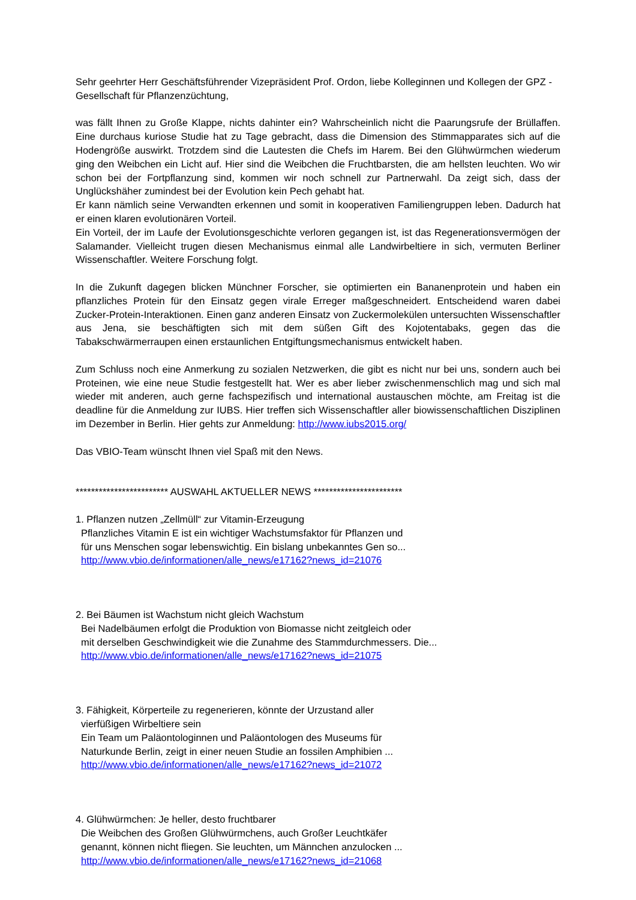Sehr geehrter Herr Geschäftsführender Vizepräsident Prof. Ordon, liebe Kolleginnen und Kollegen der GPZ - Gesellschaft für Pflanzenzüchtung,
was fällt Ihnen zu Große Klappe, nichts dahinter ein? Wahrscheinlich nicht die Paarungsrufe der Brüllaffen. Eine durchaus kuriose Studie hat zu Tage gebracht, dass die Dimension des Stimmapparates sich auf die Hodengröße auswirkt. Trotzdem sind die Lautesten die Chefs im Harem. Bei den Glühwürmchen wiederum ging den Weibchen ein Licht auf. Hier sind die Weibchen die Fruchtbarsten, die am hellsten leuchten. Wo wir schon bei der Fortpflanzung sind, kommen wir noch schnell zur Partnerwahl. Da zeigt sich, dass der Unglückshäher zumindest bei der Evolution kein Pech gehabt hat.
Er kann nämlich seine Verwandten erkennen und somit in kooperativen Familiengruppen leben. Dadurch hat er einen klaren evolutionären Vorteil.
Ein Vorteil, der im Laufe der Evolutionsgeschichte verloren gegangen ist, ist das Regenerationsvermögen der Salamander. Vielleicht trugen diesen Mechanismus einmal alle Landwirbeltiere in sich, vermuten Berliner Wissenschaftler. Weitere Forschung folgt.
In die Zukunft dagegen blicken Münchner Forscher, sie optimierten ein Bananenprotein und haben ein pflanzliches Protein für den Einsatz gegen virale Erreger maßgeschneidert. Entscheidend waren dabei Zucker-Protein-Interaktionen. Einen ganz anderen Einsatz von Zuckermolekülen untersuchten Wissenschaftler aus Jena, sie beschäftigten sich mit dem süßen Gift des Kojotentabaks, gegen das die Tabakschwärmerraupen einen erstaunlichen Entgiftungsmechanismus entwickelt haben.
Zum Schluss noch eine Anmerkung zu sozialen Netzwerken, die gibt es nicht nur bei uns, sondern auch bei Proteinen, wie eine neue Studie festgestellt hat. Wer es aber lieber zwischenmenschlich mag und sich mal wieder mit anderen, auch gerne fachspezifisch und international austauschen möchte, am Freitag ist die deadline für die Anmeldung zur IUBS. Hier treffen sich Wissenschaftler aller biowissenschaftlichen Disziplinen im Dezember in Berlin. Hier gehts zur Anmeldung: http://www.iubs2015.org/
Das VBIO-Team wünscht Ihnen viel Spaß mit den News.
************************ AUSWAHL AKTUELLER NEWS ***********************
1. Pflanzen nutzen „Zellmüll“ zur Vitamin-Erzeugung
Pflanzliches Vitamin E ist ein wichtiger Wachstumsfaktor für Pflanzen und
für uns Menschen sogar lebenswichtig. Ein bislang unbekanntes Gen so...
http://www.vbio.de/informationen/alle_news/e17162?news_id=21076
2. Bei Bäumen ist Wachstum nicht gleich Wachstum
Bei Nadelbäumen erfolgt die Produktion von Biomasse nicht zeitgleich oder
mit derselben Geschwindigkeit wie die Zunahme des Stammdurchmessers. Die...
http://www.vbio.de/informationen/alle_news/e17162?news_id=21075
3. Fähigkeit, Körperteile zu regenerieren, könnte der Urzustand aller
vierfüßigen Wirbeltiere sein
Ein Team um Paläontologinnen und Paläontologen des Museums für
Naturkunde Berlin, zeigt in einer neuen Studie an fossilen Amphibien ...
http://www.vbio.de/informationen/alle_news/e17162?news_id=21072
4. Glühwürmchen: Je heller, desto fruchtbarer
Die Weibchen des Großen Glühwürmchens, auch Großer Leuchtkäfer
genannt, können nicht fliegen. Sie leuchten, um Männchen anzulocken ...
http://www.vbio.de/informationen/alle_news/e17162?news_id=21068